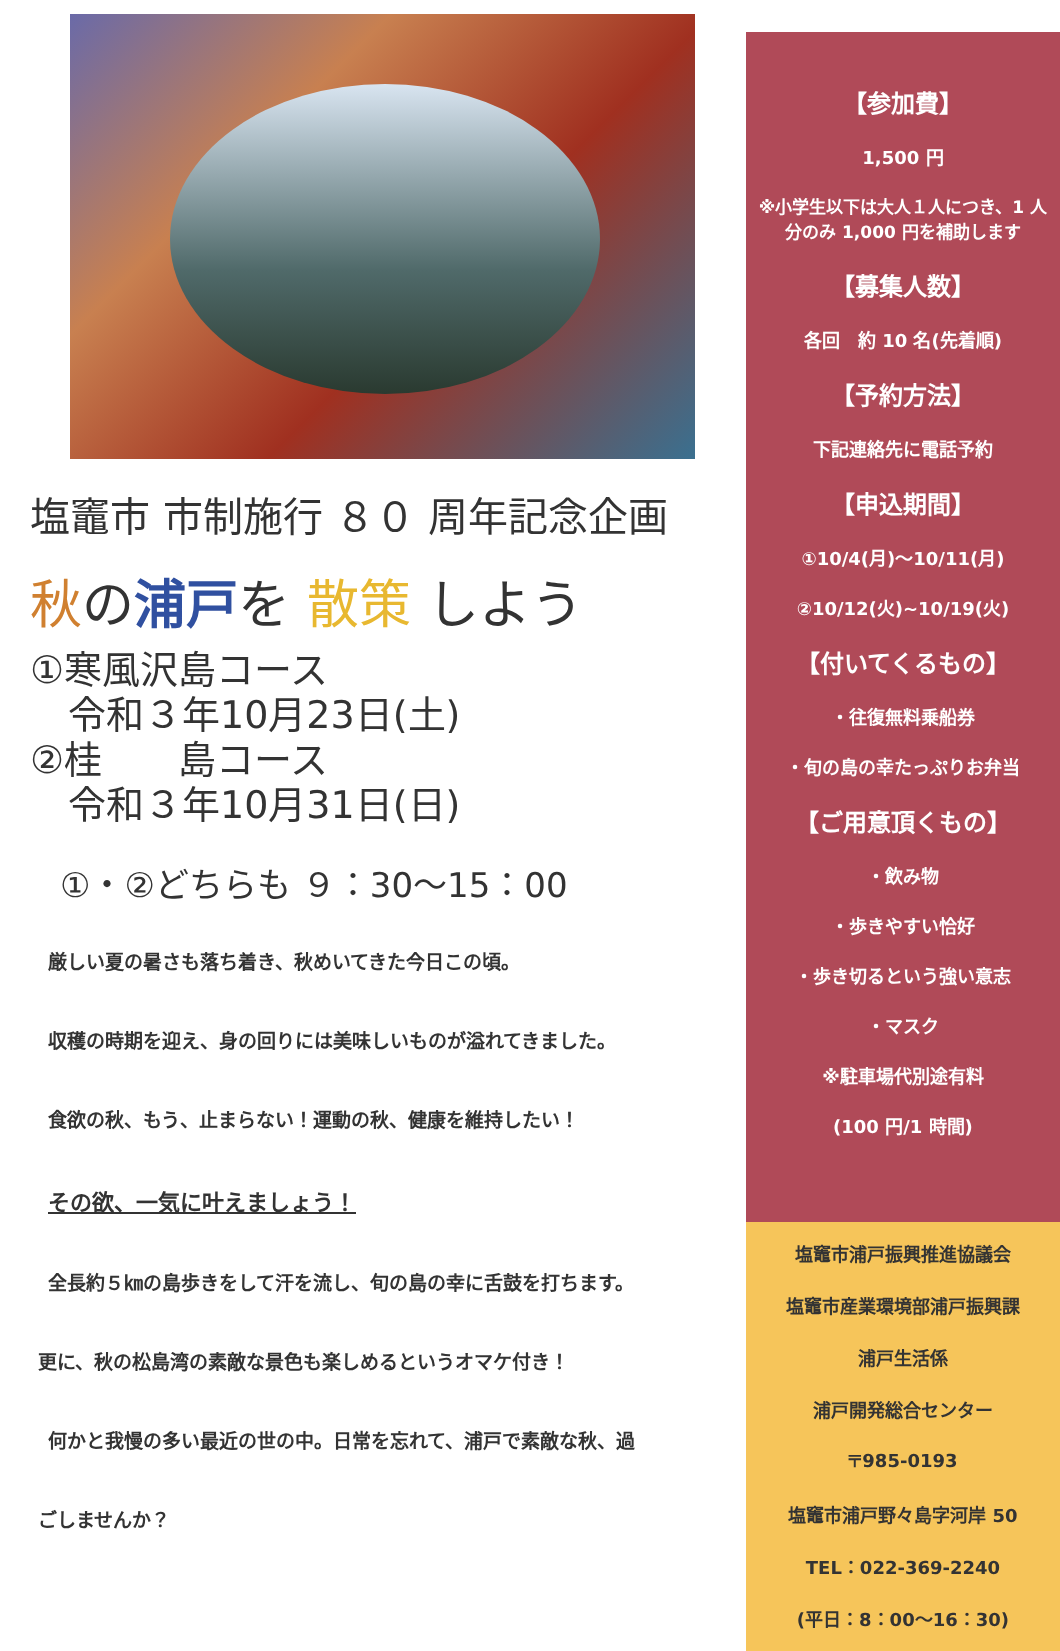塩竈市 市制施行 ８０ 周年記念企画
秋の浦戸を 散策 しよう
①寒風沢島コース
　令和３年10月23日(土)
②桂　　島コース
　令和３年10月31日(日)
①・②どちらも ９：30～15：00
厳しい夏の暑さも落ち着き、秋めいてきた今日この頃。
収穫の時期を迎え、身の回りには美味しいものが溢れてきました。
食欲の秋、もう、止まらない！運動の秋、健康を維持したい！
その欲、一気に叶えましょう！
全長約５㎞の島歩きをして汗を流し、旬の島の幸に舌鼓を打ちます。
更に、秋の松島湾の素敵な景色も楽しめるというオマケ付き！
何かと我慢の多い最近の世の中。日常を忘れて、浦戸で素敵な秋、過
ごしませんか？
【参加費】
1,500 円
※小学生以下は大人１人につき、1 人分のみ 1,000 円を補助します
【募集人数】
各回　約 10 名(先着順)
【予約方法】
下記連絡先に電話予約
【申込期間】
①10/4(月)～10/11(月)
②10/12(火)~10/19(火)
【付いてくるもの】
・往復無料乗船券
・旬の島の幸たっぷりお弁当
【ご用意頂くもの】
・飲み物
・歩きやすい恰好
・歩き切るという強い意志
・マスク
※駐車場代別途有料
(100 円/1 時間)
塩竈市浦戸振興推進協議会
塩竈市産業環境部浦戸振興課
浦戸生活係
浦戸開発総合センター
〒985-0193
塩竈市浦戸野々島字河岸 50
TEL：022-369-2240
(平日：8：00～16：30)